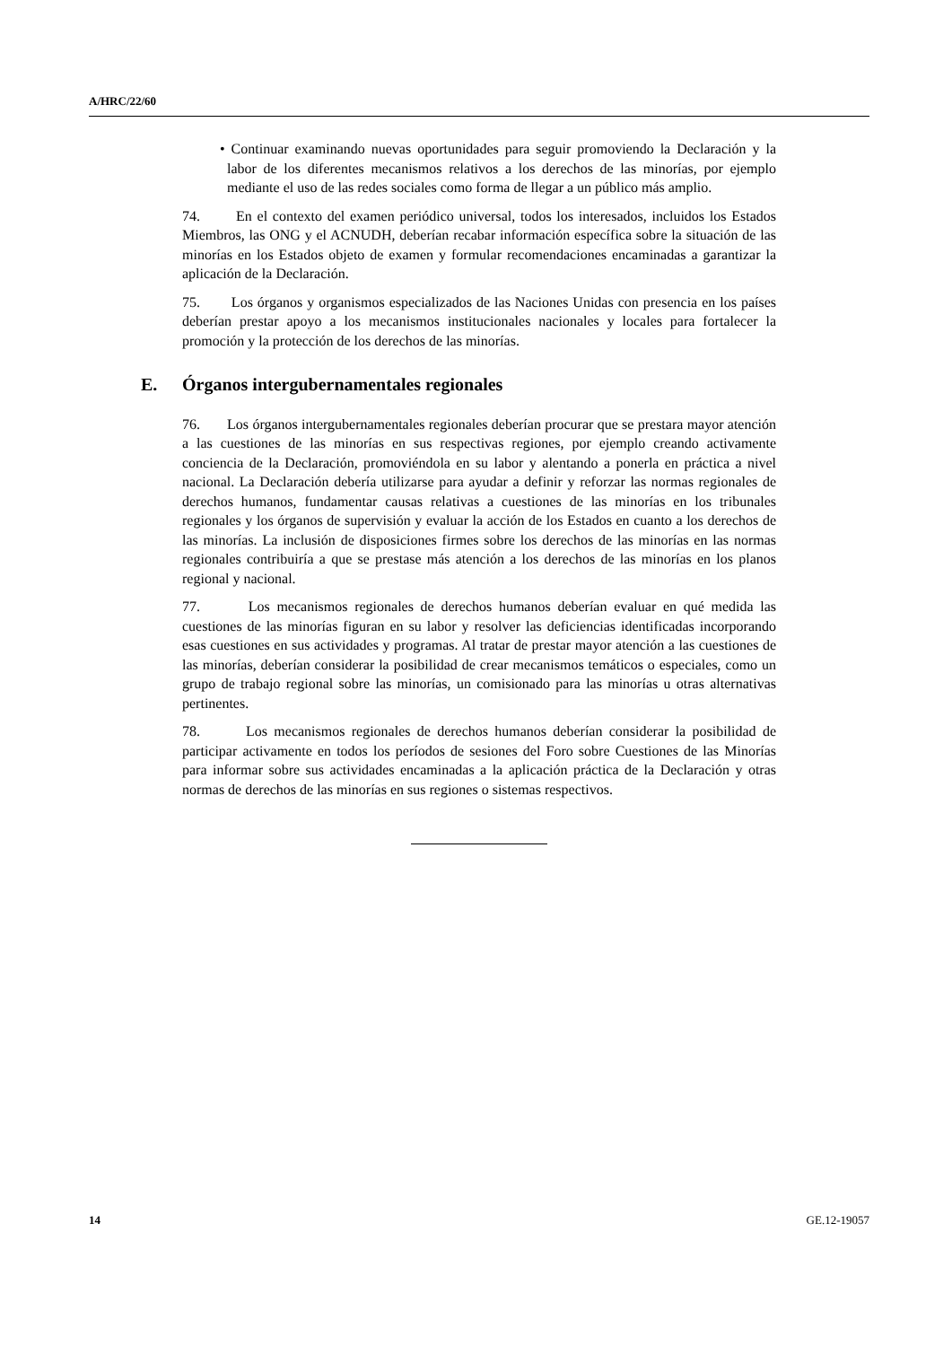A/HRC/22/60
• Continuar examinando nuevas oportunidades para seguir promoviendo la Declaración y la labor de los diferentes mecanismos relativos a los derechos de las minorías, por ejemplo mediante el uso de las redes sociales como forma de llegar a un público más amplio.
74. En el contexto del examen periódico universal, todos los interesados, incluidos los Estados Miembros, las ONG y el ACNUDH, deberían recabar información específica sobre la situación de las minorías en los Estados objeto de examen y formular recomendaciones encaminadas a garantizar la aplicación de la Declaración.
75. Los órganos y organismos especializados de las Naciones Unidas con presencia en los países deberían prestar apoyo a los mecanismos institucionales nacionales y locales para fortalecer la promoción y la protección de los derechos de las minorías.
E. Órganos intergubernamentales regionales
76. Los órganos intergubernamentales regionales deberían procurar que se prestara mayor atención a las cuestiones de las minorías en sus respectivas regiones, por ejemplo creando activamente conciencia de la Declaración, promoviéndola en su labor y alentando a ponerla en práctica a nivel nacional. La Declaración debería utilizarse para ayudar a definir y reforzar las normas regionales de derechos humanos, fundamentar causas relativas a cuestiones de las minorías en los tribunales regionales y los órganos de supervisión y evaluar la acción de los Estados en cuanto a los derechos de las minorías. La inclusión de disposiciones firmes sobre los derechos de las minorías en las normas regionales contribuiría a que se prestase más atención a los derechos de las minorías en los planos regional y nacional.
77. Los mecanismos regionales de derechos humanos deberían evaluar en qué medida las cuestiones de las minorías figuran en su labor y resolver las deficiencias identificadas incorporando esas cuestiones en sus actividades y programas. Al tratar de prestar mayor atención a las cuestiones de las minorías, deberían considerar la posibilidad de crear mecanismos temáticos o especiales, como un grupo de trabajo regional sobre las minorías, un comisionado para las minorías u otras alternativas pertinentes.
78. Los mecanismos regionales de derechos humanos deberían considerar la posibilidad de participar activamente en todos los períodos de sesiones del Foro sobre Cuestiones de las Minorías para informar sobre sus actividades encaminadas a la aplicación práctica de la Declaración y otras normas de derechos de las minorías en sus regiones o sistemas respectivos.
14 GE.12-19057